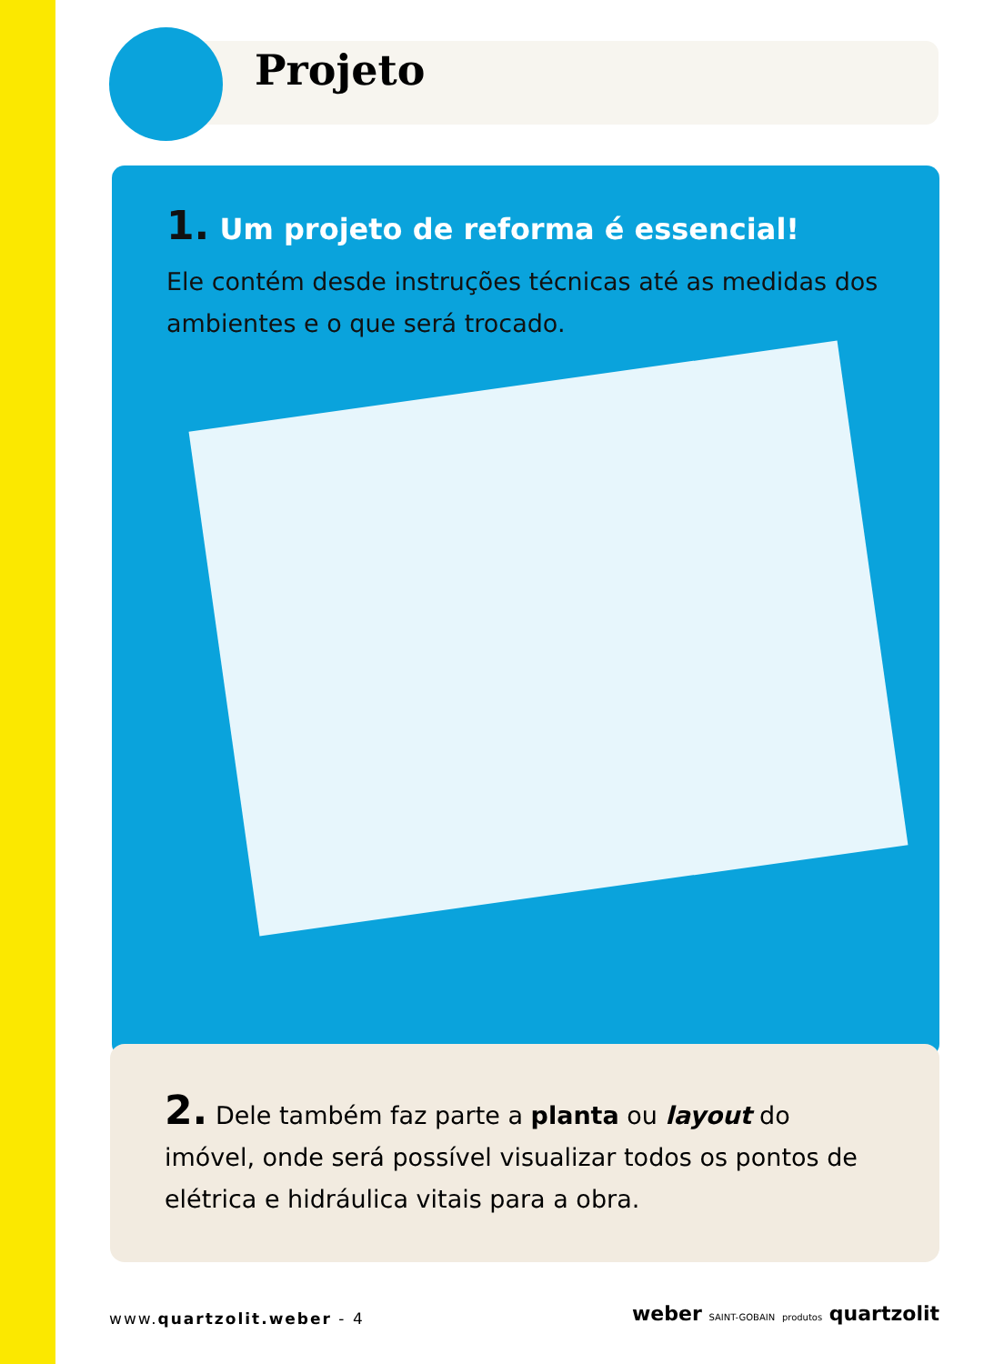Projeto
1. Um projeto de reforma é essencial!
Ele contém desde instruções técnicas até as medidas dos ambientes e o que será trocado.
2. Dele também faz parte a planta ou layout do imóvel, onde será possível visualizar todos os pontos de elétrica e hidráulica vitais para a obra.
www.quartzolit.weber - 4
weber SAINT-GOBAIN produtos quartzolit